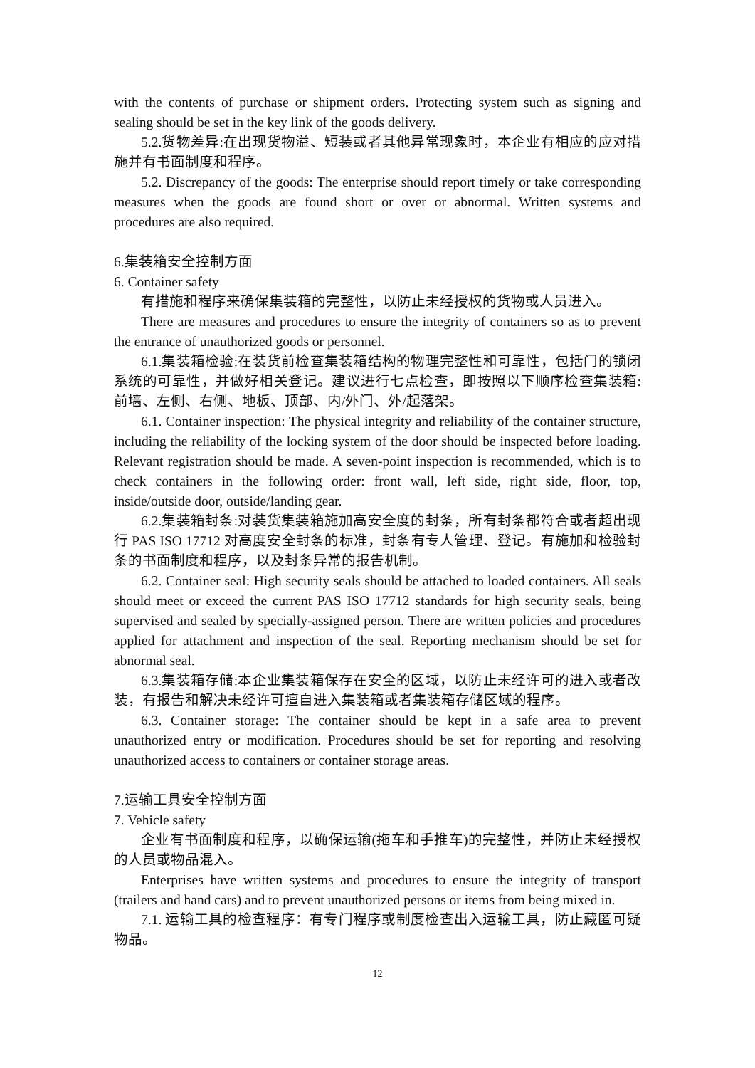with the contents of purchase or shipment orders. Protecting system such as signing and sealing should be set in the key link of the goods delivery.
5.2.货物差异:在出现货物溢、短装或者其他异常现象时，本企业有相应的应对措施并有书面制度和程序。
5.2. Discrepancy of the goods: The enterprise should report timely or take corresponding measures when the goods are found short or over or abnormal. Written systems and procedures are also required.
6.集装箱安全控制方面
6. Container safety
有措施和程序来确保集装箱的完整性，以防止未经授权的货物或人员进入。
There are measures and procedures to ensure the integrity of containers so as to prevent the entrance of unauthorized goods or personnel.
6.1.集装箱检验:在装货前检查集装箱结构的物理完整性和可靠性，包括门的锁闭系统的可靠性，并做好相关登记。建议进行七点检查，即按照以下顺序检查集装箱:前墙、左侧、右侧、地板、顶部、内/外门、外/起落架。
6.1. Container inspection: The physical integrity and reliability of the container structure, including the reliability of the locking system of the door should be inspected before loading. Relevant registration should be made. A seven-point inspection is recommended, which is to check containers in the following order: front wall, left side, right side, floor, top, inside/outside door, outside/landing gear.
6.2.集装箱封条:对装货集装箱施加高安全度的封条，所有封条都符合或者超出现行 PAS ISO 17712 对高度安全封条的标准，封条有专人管理、登记。有施加和检验封条的书面制度和程序，以及封条异常的报告机制。
6.2. Container seal: High security seals should be attached to loaded containers. All seals should meet or exceed the current PAS ISO 17712 standards for high security seals, being supervised and sealed by specially-assigned person. There are written policies and procedures applied for attachment and inspection of the seal. Reporting mechanism should be set for abnormal seal.
6.3.集装箱存储:本企业集装箱保存在安全的区域，以防止未经许可的进入或者改装，有报告和解决未经许可擅自进入集装箱或者集装箱存储区域的程序。
6.3. Container storage: The container should be kept in a safe area to prevent unauthorized entry or modification. Procedures should be set for reporting and resolving unauthorized access to containers or container storage areas.
7.运输工具安全控制方面
7. Vehicle safety
企业有书面制度和程序，以确保运输(拖车和手推车)的完整性，并防止未经授权的人员或物品混入。
Enterprises have written systems and procedures to ensure the integrity of transport (trailers and hand cars) and to prevent unauthorized persons or items from being mixed in.
7.1. 运输工具的检查程序：有专门程序或制度检查出入运输工具，防止藏匿可疑物品。
12